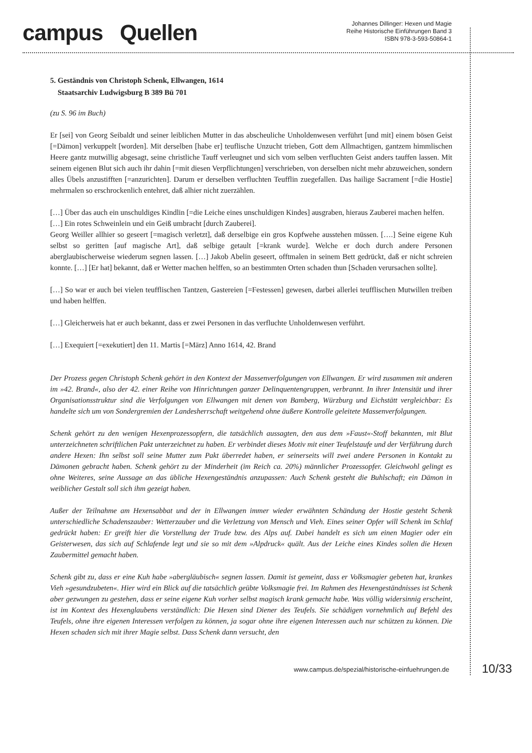campus Quellen
Johannes Dillinger: Hexen und Magie
Reihe Historische Einführungen Band 3
ISBN 978-3-593-50864-1
5. Geständnis von Christoph Schenk, Ellwangen, 1614
Staatsarchiv Ludwigsburg B 389 Bü 701
(zu S. 96 im Buch)
Er [sei] von Georg Seibaldt und seiner leiblichen Mutter in das abscheuliche Unholdenwesen verführt [und mit] einem bösen Geist [=Dämon] verkuppelt [worden]. Mit derselben [habe er] teuflische Unzucht trieben, Gott dem Allmachtigen, gantzem himmlischen Heere gantz mutwillig abgesagt, seine christliche Tauff verleugnet und sich vom selben verfluchten Geist anders tauffen lassen. Mit seinem eigenen Blut sich auch ihr dahin [=mit diesen Verpflichtungen] verschrieben, von derselben nicht mehr abzuweichen, sondern alles Übels anzustifften [=anzurichten]. Darum er derselben verfluchten Teufflin zuegefallen. Das hailige Sacrament [=die Hostie] mehrmalen so erschrockenlich entehret, daß alhier nicht zuerzählen.
[…] Über das auch ein unschuldiges Kindlin [=die Leiche eines unschuldigen Kindes] ausgraben, hieraus Zauberei machen helfen.
[…] Ein rotes Schweinlein und ein Geiß umbracht [durch Zauberei].
Georg Weiller allhier so geseert [=magisch verletzt], daß derselbige ein gros Kopfwehe ausstehen müssen. [….] Seine eigene Kuh selbst so geritten [auf magische Art], daß selbige getault [=krank wurde]. Welche er doch durch andere Personen aberglaubischerweise wiederum segnen lassen. […] Jakob Abelin geseert, offtmalen in seinem Bett gedrückt, daß er nicht schreien konnte. […] [Er hat] bekannt, daß er Wetter machen helffen, so an bestimmten Orten schaden thun [Schaden verursachen sollte].
[…] So war er auch bei vielen teufflischen Tantzen, Gastereien [=Festessen] gewesen, darbei allerlei teufflischen Mutwillen treiben und haben helffen.
[…] Gleicherweis hat er auch bekannt, dass er zwei Personen in das verfluchte Unholdenwesen verführt.
[…] Exequiert [=exekutiert] den 11. Martis [=März] Anno 1614, 42. Brand
Der Prozess gegen Christoph Schenk gehört in den Kontext der Massenverfolgungen von Ellwangen. Er wird zusammen mit anderen im »42. Brand«, also der 42. einer Reihe von Hinrichtungen ganzer Delinquentengruppen, verbrannt. In ihrer Intensität und ihrer Organisationsstruktur sind die Verfolgungen von Ellwangen mit denen von Bamberg, Würzburg und Eichstätt vergleichbar: Es handelte sich um von Sondergremien der Landesherrschaft weitgehend ohne äußere Kontrolle geleitete Massenverfolgungen.
Schenk gehört zu den wenigen Hexenprozessopfern, die tatsächlich aussagten, den aus dem »Faust«-Stoff bekannten, mit Blut unterzeichneten schriftlichen Pakt unterzeichnet zu haben. Er verbindet dieses Motiv mit einer Teufelstaufe und der Verführung durch andere Hexen: Ihn selbst soll seine Mutter zum Pakt überredet haben, er seinerseits will zwei andere Personen in Kontakt zu Dämonen gebracht haben. Schenk gehört zu der Minderheit (im Reich ca. 20%) männlicher Prozessopfer. Gleichwohl gelingt es ohne Weiteres, seine Aussage an das übliche Hexengeständnis anzupassen: Auch Schenk gesteht die Buhlschaft; ein Dämon in weiblicher Gestalt soll sich ihm gezeigt haben.
Außer der Teilnahme am Hexensabbat und der in Ellwangen immer wieder erwähnten Schändung der Hostie gesteht Schenk unterschiedliche Schadenszauber: Wetterzauber und die Verletzung von Mensch und Vieh. Eines seiner Opfer will Schenk im Schlaf gedrückt haben: Er greift hier die Vorstellung der Trude bzw. des Alps auf. Dabei handelt es sich um einen Magier oder ein Geisterwesen, das sich auf Schlafende legt und sie so mit dem »Alpdruck« quält. Aus der Leiche eines Kindes sollen die Hexen Zaubermittel gemacht haben.
Schenk gibt zu, dass er eine Kuh habe »abergläubisch« segnen lassen. Damit ist gemeint, dass er Volksmagier gebeten hat, krankes Vieh »gesundzubeten«. Hier wird ein Blick auf die tatsächlich geübte Volksmagie frei. Im Rahmen des Hexengeständnisses ist Schenk aber gezwungen zu gestehen, dass er seine eigene Kuh vorher selbst magisch krank gemacht habe. Was völlig widersinnig erscheint, ist im Kontext des Hexenglaubens verständlich: Die Hexen sind Diener des Teufels. Sie schädigen vornehmlich auf Befehl des Teufels, ohne ihre eigenen Interessen verfolgen zu können, ja sogar ohne ihre eigenen Interessen auch nur schützen zu können. Die Hexen schaden sich mit ihrer Magie selbst. Dass Schenk dann versucht, den
www.campus.de/spezial/historische-einfuehrungen.de 10/33